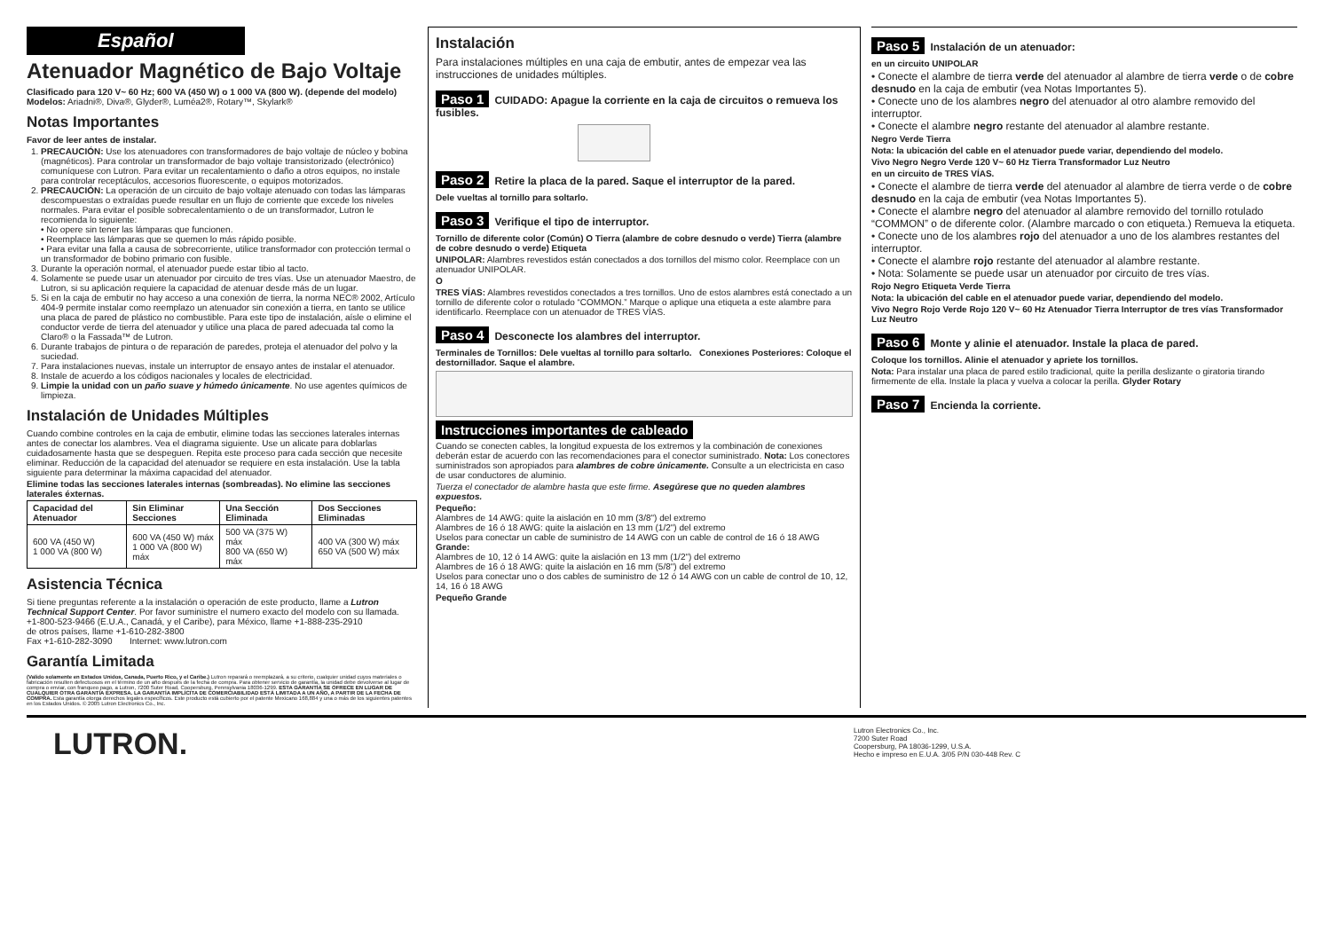Español
Atenuador Magnético de Bajo Voltaje
Clasificado para 120 V~ 60 Hz; 600 VA (450 W) o 1 000 VA (800 W). (depende del modelo) Modelos: Ariadni®, Diva®, Glyder®, Luméa2®, Rotary™, Skylark®
Notas Importantes
Favor de leer antes de instalar.
1. PRECAUCIÓN: Use los atenuadores con transformadores de bajo voltaje de núcleo y bobina (magnéticos). Para controlar un transformador de bajo voltaje transistorizado (electrónico) comuníquese con Lutron. Para evitar un recalentamiento o daño a otros equipos, no instale para controlar receptáculos, accesorios fluorescente, o equipos motorizados.
2. PRECAUCIÓN: La operación de un circuito de bajo voltaje atenuado con todas las lámparas descompuestas o extraídas puede resultar en un flujo de corriente que excede los niveles normales. Para evitar el posible sobrecalentamiento o de un transformador, Lutron le recomienda lo siguiente:
• No opere sin tener las lámparas que funcionen.
• Reemplace las lámparas que se quemen lo más rápido posible.
• Para evitar una falla a causa de sobrecorriente, utilice transformador con protección termal o un transformador de bobino primario con fusible.
3. Durante la operación normal, el atenuador puede estar tibio al tacto.
4. Solamente se puede usar un atenuador por circuito de tres vías. Use un atenuador Maestro, de Lutron, si su aplicación requiere la capacidad de atenuar desde más de un lugar.
5. Si en la caja de embutir no hay acceso a una conexión de tierra, la norma NEC® 2002, Artículo 404-9 permite instalar como reemplazo un atenuador sin conexión a tierra, en tanto se utilice una placa de pared de plástico no combustible. Para este tipo de instalación, aísle o elimine el conductor verde de tierra del atenuador y utilice una placa de pared adecuada tal como la Claro® o la Fassada™ de Lutron.
6. Durante trabajos de pintura o de reparación de paredes, proteja el atenuador del polvo y la suciedad.
7. Para instalaciones nuevas, instale un interruptor de ensayo antes de instalar el atenuador.
8. Instale de acuerdo a los códigos nacionales y locales de electricidad.
9. Limpie la unidad con un paño suave y húmedo únicamente. No use agentes químicos de limpieza.
Instalación de Unidades Múltiples
Cuando combine controles en la caja de embutir, elimine todas las secciones laterales internas antes de conectar los alambres. Vea el diagrama siguiente. Use un alicate para doblarlas cuidadosamente hasta que se despeguen. Repita este proceso para cada sección que necesite eliminar. Reducción de la capacidad del atenuador se requiere en esta instalación. Use la tabla siguiente para determinar la máxima capacidad del atenuador.
Elimine todas las secciones laterales internas (sombreadas). No elimine las secciones laterales éxternas.
| Capacidad del Atenuador | Sin Eliminar Secciones | Una Sección Eliminada | Dos Secciones Eliminadas |
| --- | --- | --- | --- |
| 600 VA (450 W) 1 000 VA (800 W) | 600 VA (450 W) máx 1 000 VA (800 W) máx | 500 VA (375 W) máx 800 VA (650 W) máx | 400 VA (300 W) máx 650 VA (500 W) máx |
Asistencia Técnica
Si tiene preguntas referente a la instalación o operación de este producto, llame a Lutron Technical Support Center. Por favor suministre el numero exacto del modelo con su llamada.
+1-800-523-9466 (E.U.A., Canadá, y el Caribe), para México, llame +1-888-235-2910
de otros países, llame +1-610-282-3800
Fax +1-610-282-3090 Internet: www.lutron.com
Garantía Limitada
(Valido solamente en Estados Unidos, Canada, Puerto Rico, y el Caribe.) Lutron reparará o reemplazará, a su criterio, cualquier unidad cuyos materiales o fabricación resulten defectuosos en el término de un año después de la fecha de compra. Para obtener servicio de garantía, la unidad debe devolverse al lugar de compra o enviar, con franqueo pago, a Lutron, 7200 Suter Road, Coopersburg, Pennsylvania 18036-1299. ESTA GARANTÍA SE OFRECE EN LUGAR DE CUALQUIER OTRA GARANTÍA EXPRESA. LA GARANTÍA IMPLÍCITA DE COMERCIABILIDAD ESTÁ LIMITADA A UN AÑO, A PARTIR DE LA FECHA DE COMPRA. Esta garantía otorga derechos legales específicos. Este producto está cubierto por el patente Mexicano 168,884 y una o más de los siguientes patentes en los Estados Unidos. © 2005 Lutron Electronics Co., Inc.
Instalación
Para instalaciones múltiples en una caja de embutir, antes de empezar vea las instrucciones de unidades múltiples.
Paso 1 CUIDADO: Apague la corriente en la caja de circuitos o remueva los fusibles.
Paso 2 Retire la placa de la pared. Saque el interruptor de la pared.
Dele vueltas al tornillo para soltarlo.
Paso 3 Verifique el tipo de interruptor.
Tornillo de diferente color (Común) O Tierra (alambre de cobre desnudo o verde) Tierra (alambre de cobre desnudo o verde) Etiqueta
UNIPOLAR: Alambres revestidos están conectados a dos tornillos del mismo color. Reemplace con un atenuador UNIPOLAR.
O
TRES VÍAS: Alambres revestidos conectados a tres tornillos. Uno de estos alambres está conectado a un tornillo de diferente color o rotulado “COMMON.” Marque o aplique una etiqueta a este alambre para identificarlo. Reemplace con un atenuador de TRES VÍAS.
Paso 4 Desconecte los alambres del interruptor.
Terminales de Tornillos: Dele vueltas al tornillo para soltarlo. Conexiones Posteriores: Coloque el destornillador. Saque el alambre.
Instrucciones importantes de cableado
Cuando se conecten cables, la longitud expuesta de los extremos y la combinación de conexiones deberán estar de acuerdo con las recomendaciones para el conector suministrado. Nota: Los conectores suministrados son apropiados para alambres de cobre únicamente. Consulte a un electricista en caso de usar conductores de aluminio.
Tuerza el conectador de alambre hasta que este firme. Asegúrese que no queden alambres expuestos.
Pequeño:
Alambres de 14 AWG: quite la aislación en 10 mm (3/8") del extremo
Alambres de 16 ó 18 AWG: quite la aislación en 13 mm (1/2") del extremo
Uselos para conectar un cable de suministro de 14 AWG con un cable de control de 16 ó 18 AWG
Grande:
Alambres de 10, 12 ó 14 AWG: quite la aislación en 13 mm (1/2") del extremo
Alambres de 16 ó 18 AWG: quite la aislación en 16 mm (5/8") del extremo
Uselos para conectar uno o dos cables de suministro de 12 ó 14 AWG con un cable de control de 10, 12, 14, 16 ó 18 AWG
Pequeño Grande
Paso 5 Instalación de un atenuador:
en un circuito UNIPOLAR
• Conecte el alambre de tierra verde del atenuador al alambre de tierra verde o de cobre desnudo en la caja de embutir (vea Notas Importantes 5).
• Conecte uno de los alambres negro del atenuador al otro alambre removido del interruptor.
• Conecte el alambre negro restante del atenuador al alambre restante.
Negro Verde Tierra
Nota: la ubicación del cable en el atenuador puede variar, dependiendo del modelo.
Vivo Negro Negro Verde 120 V~ 60 Hz Tierra Transformador Luz Neutro
en un circuito de TRES VÍAS.
• Conecte el alambre de tierra verde del atenuador al alambre de tierra verde o de cobre desnudo en la caja de embutir (vea Notas Importantes 5).
• Conecte el alambre negro del atenuador al alambre removido del tornillo rotulado “COMMON” o de diferente color. (Alambre marcado o con etiqueta.) Remueva la etiqueta.
• Conecte uno de los alambres rojo del atenuador a uno de los alambres restantes del interruptor.
• Conecte el alambre rojo restante del atenuador al alambre restante.
• Nota: Solamente se puede usar un atenuador por circuito de tres vías.
Rojo Negro Etiqueta Verde Tierra
Nota: la ubicación del cable en el atenuador puede variar, dependiendo del modelo.
Vivo Negro Rojo Verde Rojo 120 V~ 60 Hz Atenuador Tierra Interruptor de tres vías Transformador Luz Neutro
Paso 6 Monte y alinie el atenuador. Instale la placa de pared.
Coloque los tornillos. Alinie el atenuador y apriete los tornillos.
Nota: Para instalar una placa de pared estilo tradicional, quite la perilla deslizante o giratoria tirando firmemente de ella. Instale la placa y vuelva a colocar la perilla. Glyder Rotary
Paso 7 Encienda la corriente.
LUTRON.
Lutron Electronics Co., Inc.
7200 Suter Road
Coopersburg, PA 18036-1299, U.S.A.
Hecho e impreso en E.U.A. 3/05 P/N 030-448 Rev. C